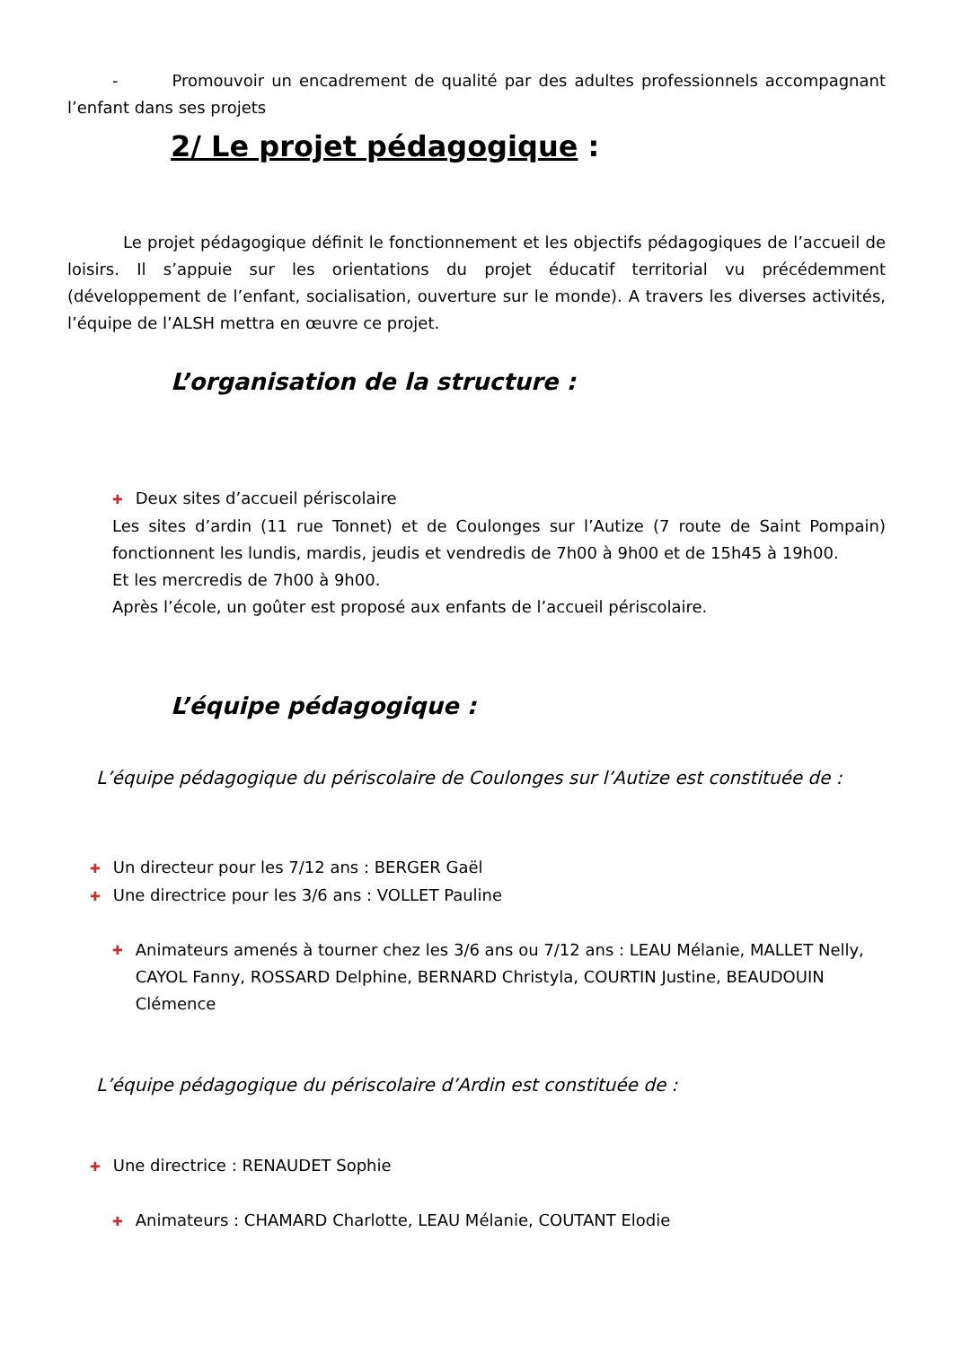- Promouvoir un encadrement de qualité par des adultes professionnels accompagnant l’enfant dans ses projets
2/ Le projet pédagogique :
Le projet pédagogique définit le fonctionnement et les objectifs pédagogiques de l’accueil de loisirs. Il s’appuie sur les orientations du projet éducatif territorial vu précédemment (développement de l’enfant, socialisation, ouverture sur le monde). A travers les diverses activités, l’équipe de l’ALSH mettra en œuvre ce projet.
L’organisation de la structure :
✚ Deux sites d’accueil périscolaire
Les sites d’ardin (11 rue Tonnet) et de Coulonges sur l’Autize (7 route de Saint Pompain) fonctionnent les lundis, mardis, jeudis et vendredis de 7h00 à 9h00 et de 15h45 à 19h00.
Et les mercredis de 7h00 à 9h00.
Après l’école, un goûter est proposé aux enfants de l’accueil périscolaire.
L’équipe pédagogique :
L’équipe pédagogique du périscolaire de Coulonges sur l’Autize est constituée de :
✚ Un directeur pour les 7/12 ans : BERGER Gaël
✚ Une directrice pour les 3/6 ans : VOLLET Pauline
✚
Animateurs amenés à tourner chez les 3/6 ans ou 7/12 ans : LEAU Mélanie, MALLET Nelly, CAYOL Fanny, ROSSARD Delphine, BERNARD Christyla, COURTIN Justine, BEAUDOUIN Clémence
L’équipe pédagogique du périscolaire d’Ardin est constituée de :
✚ Une directrice : RENAUDET Sophie
✚ Animateurs : CHAMARD Charlotte, LEAU Mélanie, COUTANT Elodie